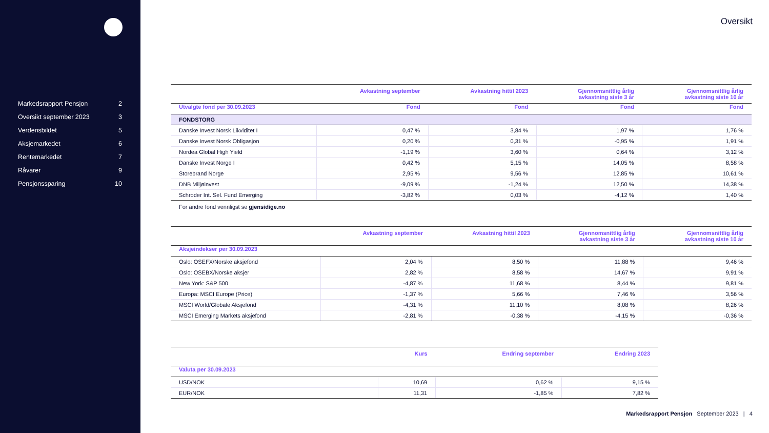Markedsrapport Pensjon 2
Oversikt september 2023 3
Verdensbildet 5
Aksjemarkedet 6
Rentemarkedet 7
Råvarer 9
Pensjonssparing 10
Oversikt
| | Avkastning september | Avkastning hittil 2023 | Gjennomsnittlig årlig avkastning siste 3 år | Gjennomsnittlig årlig avkastning siste 10 år |
| --- | --- | --- | --- | --- |
| Utvalgte fond per 30.09.2023 | Fond | Fond | Fond | Fond |
| FONDSTORG | | | | |
| Danske Invest Norsk Likviditet I | 0,47 % | 3,84 % | 1,97 % | 1,76 % |
| Danske Invest Norsk Obligasjon | 0,20 % | 0,31 % | -0,95 % | 1,91 % |
| Nordea Global High Yield | -1,19 % | 3,60 % | 0,64 % | 3,12 % |
| Danske Invest Norge I | 0,42 % | 5,15 % | 14,05 % | 8,58 % |
| Storebrand Norge | 2,95 % | 9,56 % | 12,85 % | 10,61 % |
| DNB Miljøinvest | -9,09 % | -1,24 % | 12,50 % | 14,38 % |
| Schroder Int. Sel. Fund Emerging | -3,82 % | 0,03 % | -4,12 % | 1,40 % |
For andre fond vennligst se gjensidige.no
| | Avkastning september | Avkastning hittil 2023 | Gjennomsnittlig årlig avkastning siste 3 år | Gjennomsnittlig årlig avkastning siste 10 år |
| --- | --- | --- | --- | --- |
| Aksjeindekser per 30.09.2023 | | | | |
| Oslo: OSEFX/Norske aksjefond | 2,04 % | 8,50 % | 11,88 % | 9,46 % |
| Oslo: OSEBX/Norske aksjer | 2,82 % | 8,58 % | 14,67 % | 9,91 % |
| New York: S&P 500 | -4,87 % | 11,68 % | 8,44 % | 9,81 % |
| Europa: MSCI Europe (Price) | -1,37 % | 5,66 % | 7,46 % | 3,56 % |
| MSCI World/Globale Aksjefond | -4,31 % | 11,10 % | 8,08 % | 8,26 % |
| MSCI Emerging Markets aksjefond | -2,81 % | -0,38 % | -4,15 % | -0,36 % |
| | Kurs | Endring september | Endring 2023 |
| --- | --- | --- | --- |
| Valuta per 30.09.2023 | | | |
| USD/NOK | 10,69 | 0,62 % | 9,15 % |
| EUR/NOK | 11,31 | -1,85 % | 7,82 % |
Markedsrapport Pensjon September 2023 | 4